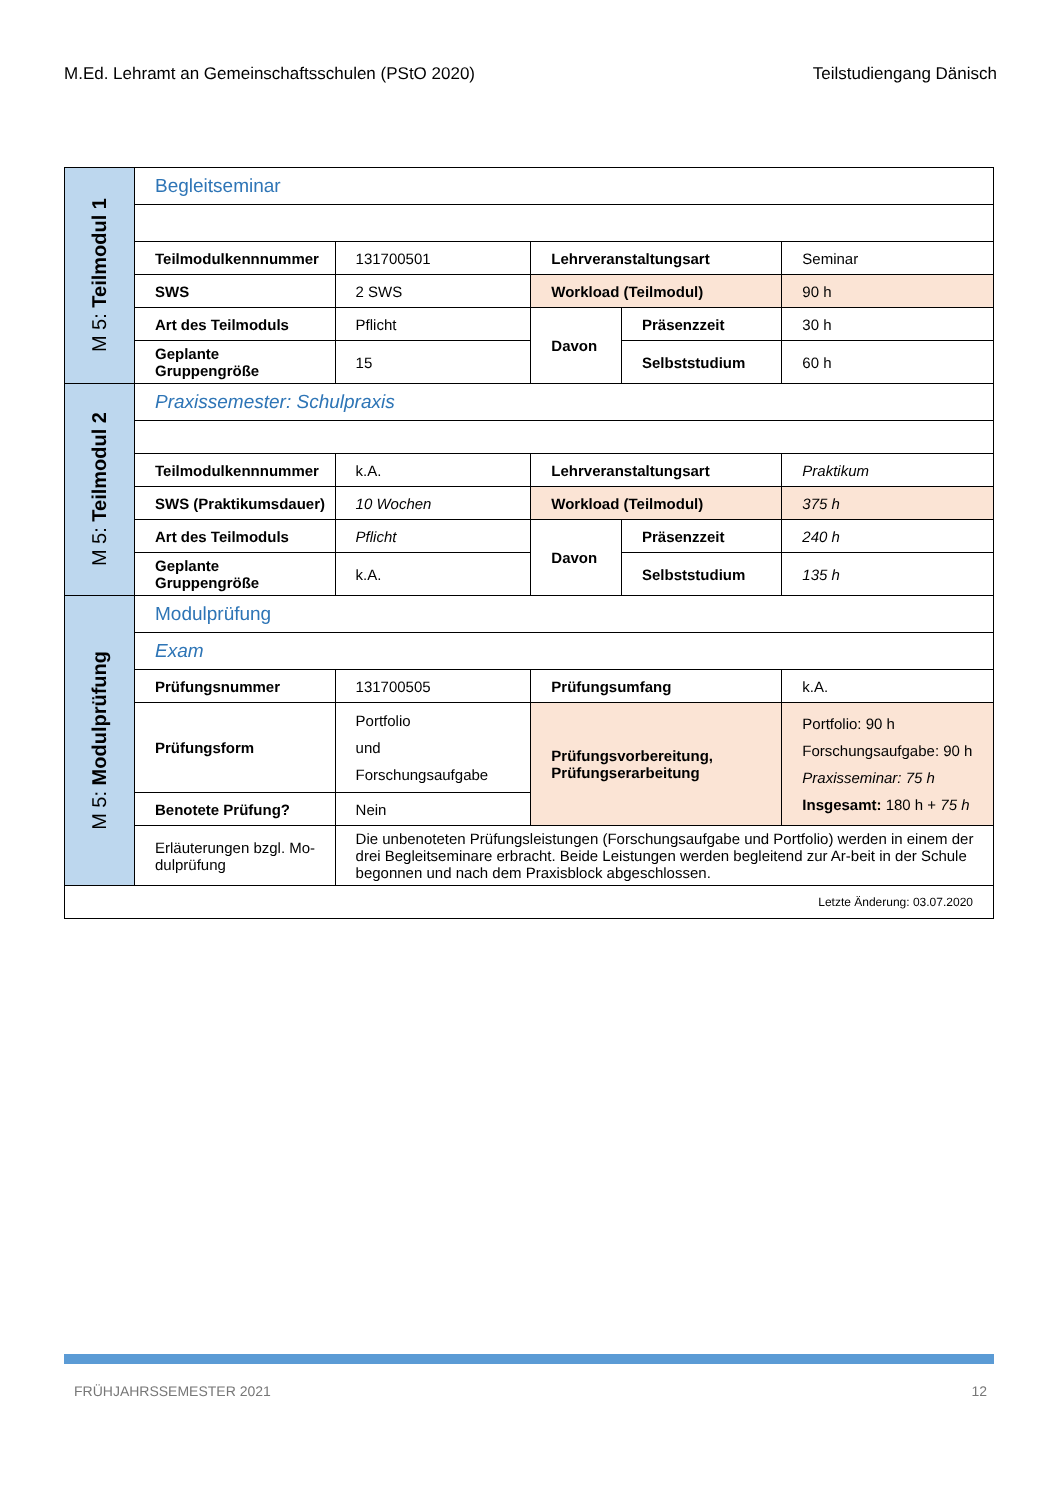M.Ed. Lehramt an Gemeinschaftsschulen (PStO 2020) Teilstudiengang Dänisch
| M 5: Teilmodul 1 | Begleitseminar | | | | |
| | Teilmodulkennnummer | 131700501 | Lehrveranstaltungsart | | Seminar |
| | SWS | 2 SWS | Workload (Teilmodul) | | 90 h |
| | Art des Teilmoduls | Pflicht | Davon | Präsenzzeit | 30 h |
| | Geplante Gruppengröße | 15 | | Selbststudium | 60 h |
| M 5: Teilmodul 2 | Praxissemester: Schulpraxis | | | | |
| | Teilmodulkennnummer | k.A. | Lehrveranstaltungsart | | Praktikum |
| | SWS (Praktikumsdauer) | 10 Wochen | Workload (Teilmodul) | | 375 h |
| | Art des Teilmoduls | Pflicht | Davon | Präsenzzeit | 240 h |
| | Geplante Gruppengröße | k.A. | | Selbststudium | 135 h |
| M 5: Modulprüfung | Modulprüfung | | | | |
| | Exam | | | | |
| | Prüfungsnummer | 131700505 | Prüfungsumfang | | k.A. |
| | Prüfungsform | Portfolio und Forschungsaufgabe | Prüfungsvorbereitung, Prüfungserarbeitung | | Portfolio: 90 h Forschungsaufgabe: 90 h Praxisseminar: 75 h Insgesamt: 180 h + 75 h |
| | Benotete Prüfung? | Nein | | | |
| | Erläuterungen bzgl. Mo-dulprüfung | Die unbenoteten Prüfungsleistungen (Forschungsaufgabe und Portfolio) werden in einem der drei Begleitseminare erbracht. Beide Leistungen werden begleitend zur Ar-beit in der Schule begonnen und nach dem Praxisblock abgeschlossen. | | | |
| Letzte Änderung: 03.07.2020 | | | | | |
FRÜHJAHRSSEMESTER 2021 12